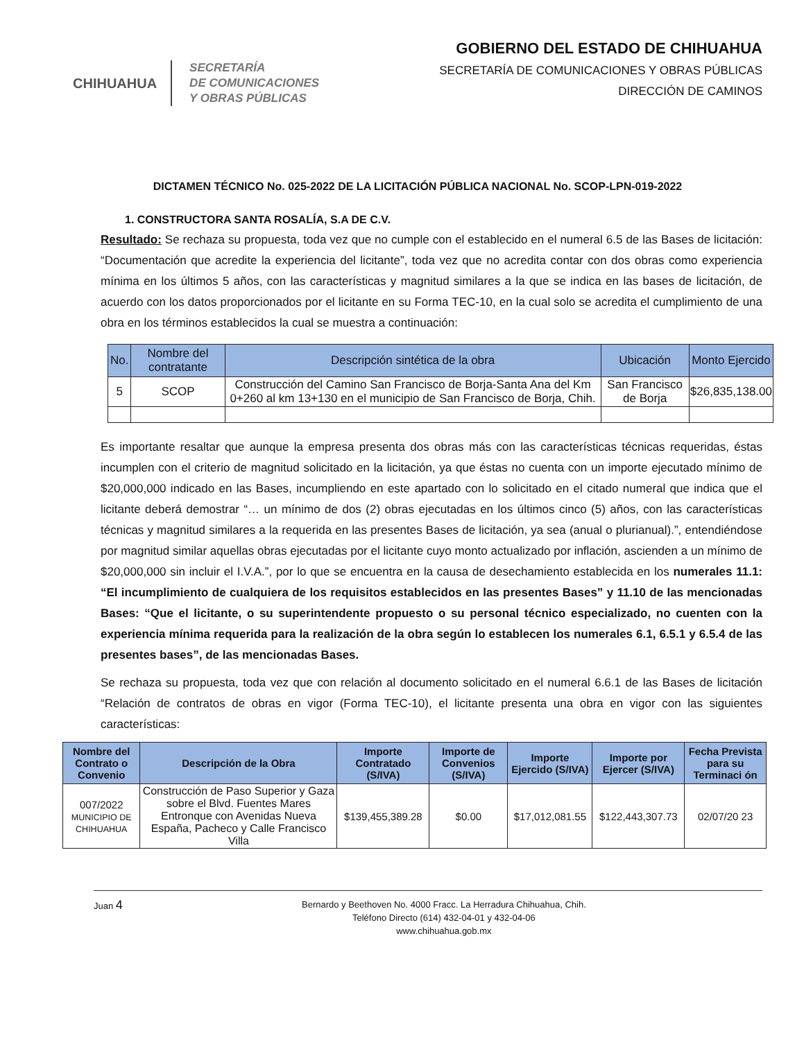CHIHUAHUA
SECRETARÍA
DE COMUNICACIONES
Y OBRAS PÚBLICAS
GOBIERNO DEL ESTADO DE CHIHUAHUA
SECRETARÍA DE COMUNICACIONES Y OBRAS PÚBLICAS
DIRECCIÓN DE CAMINOS
DICTAMEN TÉCNICO No. 025-2022 DE LA LICITACIÓN PÚBLICA NACIONAL No. SCOP-LPN-019-2022
1. CONSTRUCTORA SANTA ROSALÍA, S.A DE C.V.
Resultado: Se rechaza su propuesta, toda vez que no cumple con el establecido en el numeral 6.5 de las Bases de licitación: “Documentación que acredite la experiencia del licitante”, toda vez que no acredita contar con dos obras como experiencia mínima en los últimos 5 años, con las características y magnitud similares a la que se indica en las bases de licitación, de acuerdo con los datos proporcionados por el licitante en su Forma TEC-10, en la cual solo se acredita el cumplimiento de una obra en los términos establecidos la cual se muestra a continuación:
| No. | Nombre del contratante | Descripción sintética de la obra | Ubicación | Monto Ejercido |
| --- | --- | --- | --- | --- |
| 5 | SCOP | Construcción del Camino San Francisco de Borja-Santa Ana del Km 0+260 al km 13+130 en el municipio de San Francisco de Borja, Chih. | San Francisco de Borja | $26,835,138.00 |
Es importante resaltar que aunque la empresa presenta dos obras más con las características técnicas requeridas, éstas incumplen con el criterio de magnitud solicitado en la licitación, ya que éstas no cuenta con un importe ejecutado mínimo de $20,000,000 indicado en las Bases, incumpliendo en este apartado con lo solicitado en el citado numeral que indica que el licitante deberá demostrar “… un mínimo de dos (2) obras ejecutadas en los últimos cinco (5) años, con las características técnicas y magnitud similares a la requerida en las presentes Bases de licitación, ya sea (anual o plurianual).”, entendiéndose por magnitud similar aquellas obras ejecutadas por el licitante cuyo monto actualizado por inflación, ascienden a un mínimo de $20,000,000 sin incluir el I.V.A.”, por lo que se encuentra en la causa de desechamiento establecida en los numerales 11.1: “El incumplimiento de cualquiera de los requisitos establecidos en las presentes Bases” y 11.10 de las mencionadas Bases: “Que el licitante, o su superintendente propuesto o su personal técnico especializado, no cuenten con la experiencia mínima requerida para la realización de la obra según lo establecen los numerales 6.1, 6.5.1 y 6.5.4 de las presentes bases”, de las mencionadas Bases.
Se rechaza su propuesta, toda vez que con relación al documento solicitado en el numeral 6.6.1 de las Bases de licitación “Relación de contratos de obras en vigor (Forma TEC-10), el licitante presenta una obra en vigor con las siguientes características:
| Nombre del Contrato o Convenio | Descripción de la Obra | Importe Contratado (S/IVA) | Importe de Convenios (S/IVA) | Importe Ejercido (S/IVA) | Importe por Ejercer (S/IVA) | Fecha Prevista para su Terminaci ón |
| --- | --- | --- | --- | --- | --- | --- |
| 007/2022 MUNICIPIO DE CHIHUAHUA | Construcción de Paso Superior y Gaza sobre el Blvd. Fuentes Mares Entronque con Avenidas Nueva España, Pacheco y Calle Francisco Villa | $139,455,389.28 | $0.00 | $17,012,081.55 | $122,443,307.73 | 02/07/20 23 |
Juan 4
Bernardo y Beethoven No. 4000 Fracc. La Herradura Chihuahua, Chih.
Teléfono Directo (614) 432-04-01 y 432-04-06
www.chihuahua.gob.mx